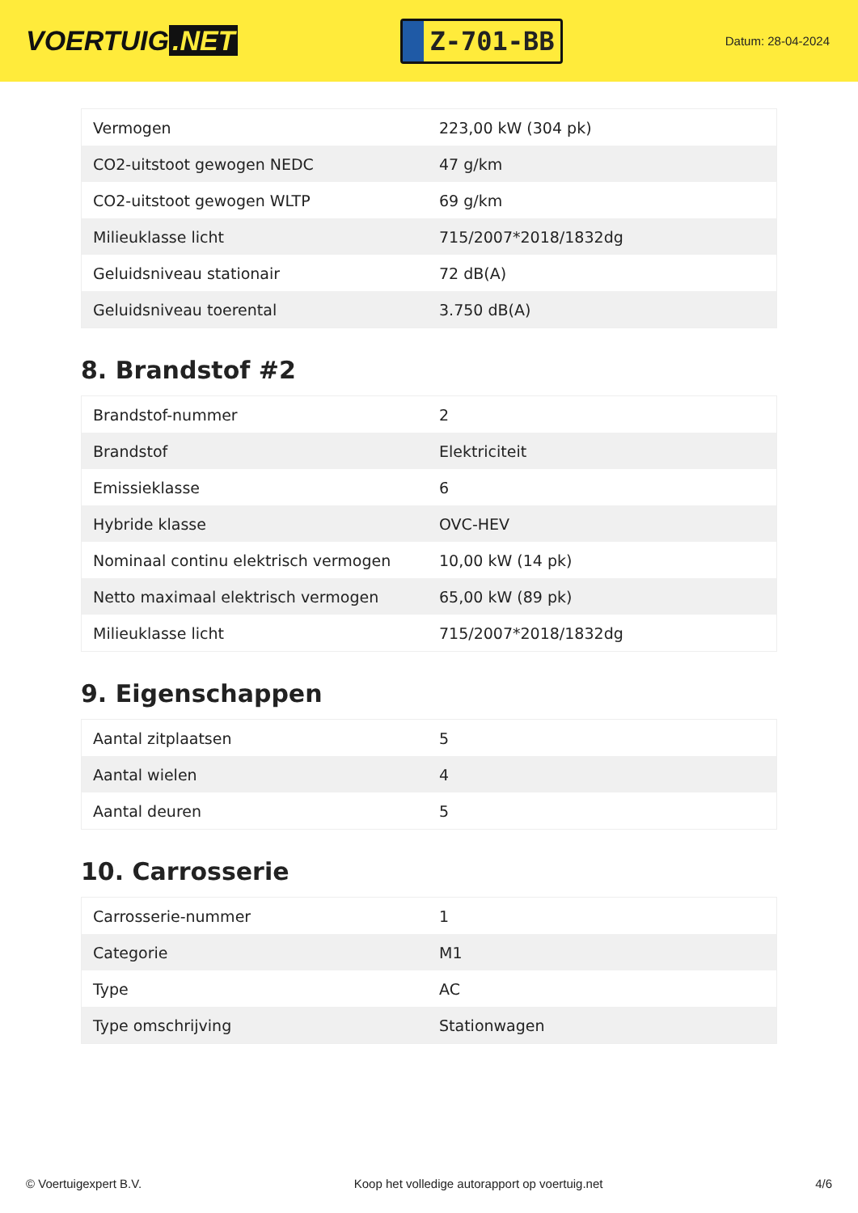VOERTUIG.NET
Z-701-BB
Datum: 28-04-2024
| Vermogen | 223,00 kW (304 pk) |
| CO2-uitstoot gewogen NEDC | 47 g/km |
| CO2-uitstoot gewogen WLTP | 69 g/km |
| Milieuklasse licht | 715/2007*2018/1832dg |
| Geluidsniveau stationair | 72 dB(A) |
| Geluidsniveau toerental | 3.750 dB(A) |
8. Brandstof #2
| Brandstof-nummer | 2 |
| Brandstof | Elektriciteit |
| Emissieklasse | 6 |
| Hybride klasse | OVC-HEV |
| Nominaal continu elektrisch vermogen | 10,00 kW (14 pk) |
| Netto maximaal elektrisch vermogen | 65,00 kW (89 pk) |
| Milieuklasse licht | 715/2007*2018/1832dg |
9. Eigenschappen
| Aantal zitplaatsen | 5 |
| Aantal wielen | 4 |
| Aantal deuren | 5 |
10. Carrosserie
| Carrosserie-nummer | 1 |
| Categorie | M1 |
| Type | AC |
| Type omschrijving | Stationwagen |
© Voertuigexpert B.V. Koop het volledige autorapport op voertuig.net 4/6